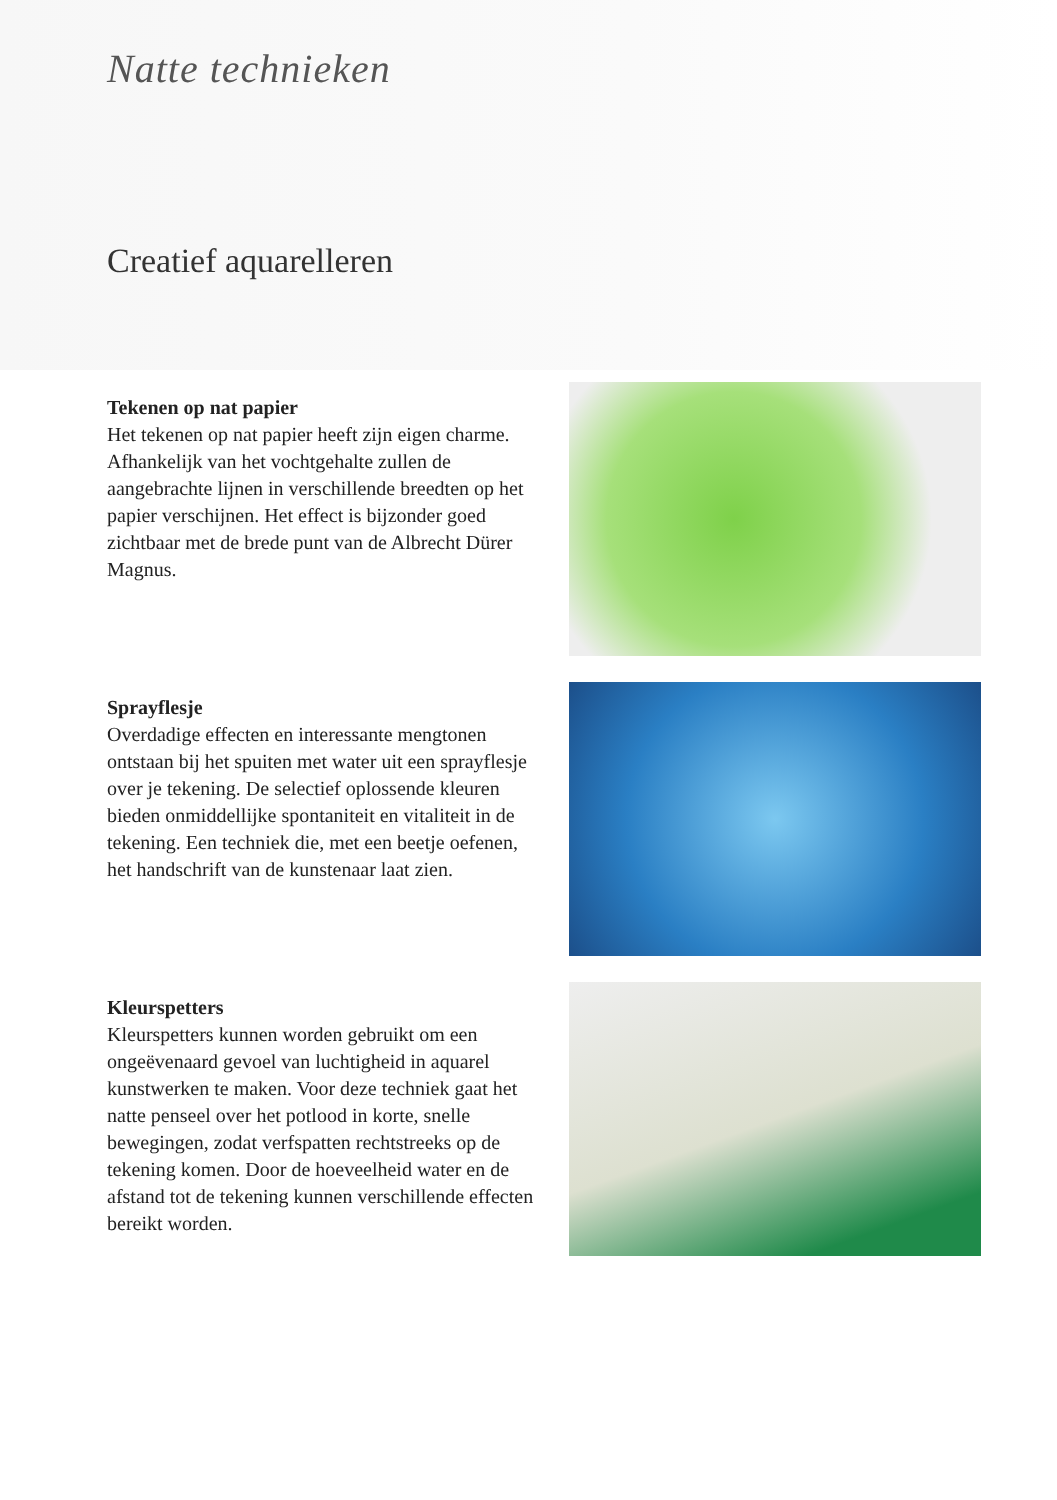Natte technieken
Creatief aquarelleren
Tekenen op nat papier
Het tekenen op nat papier heeft zijn eigen charme. Afhankelijk van het vochtgehalte zullen de aangebrachte lijnen in verschillende breedten op het papier verschijnen. Het effect is bijzonder goed zichtbaar met de brede punt van de Albrecht Dürer Magnus.
Sprayflesje
Overdadige effecten en interessante mengtonen ontstaan bij het spuiten met water uit een sprayflesje over je tekening. De selectief oplossende kleuren bieden onmiddellijke spontaniteit en vitaliteit in de tekening. Een techniek die, met een beetje oefenen, het handschrift van de kunstenaar laat zien.
Kleurspetters
Kleurspetters kunnen worden gebruikt om een ongeëvenaard gevoel van luchtigheid in aquarel kunstwerken te maken. Voor deze techniek gaat het natte penseel over het potlood in korte, snelle bewegingen, zodat verfspatten rechtstreeks op de tekening komen. Door de hoeveelheid water en de afstand tot de tekening kunnen verschillende effecten bereikt worden.